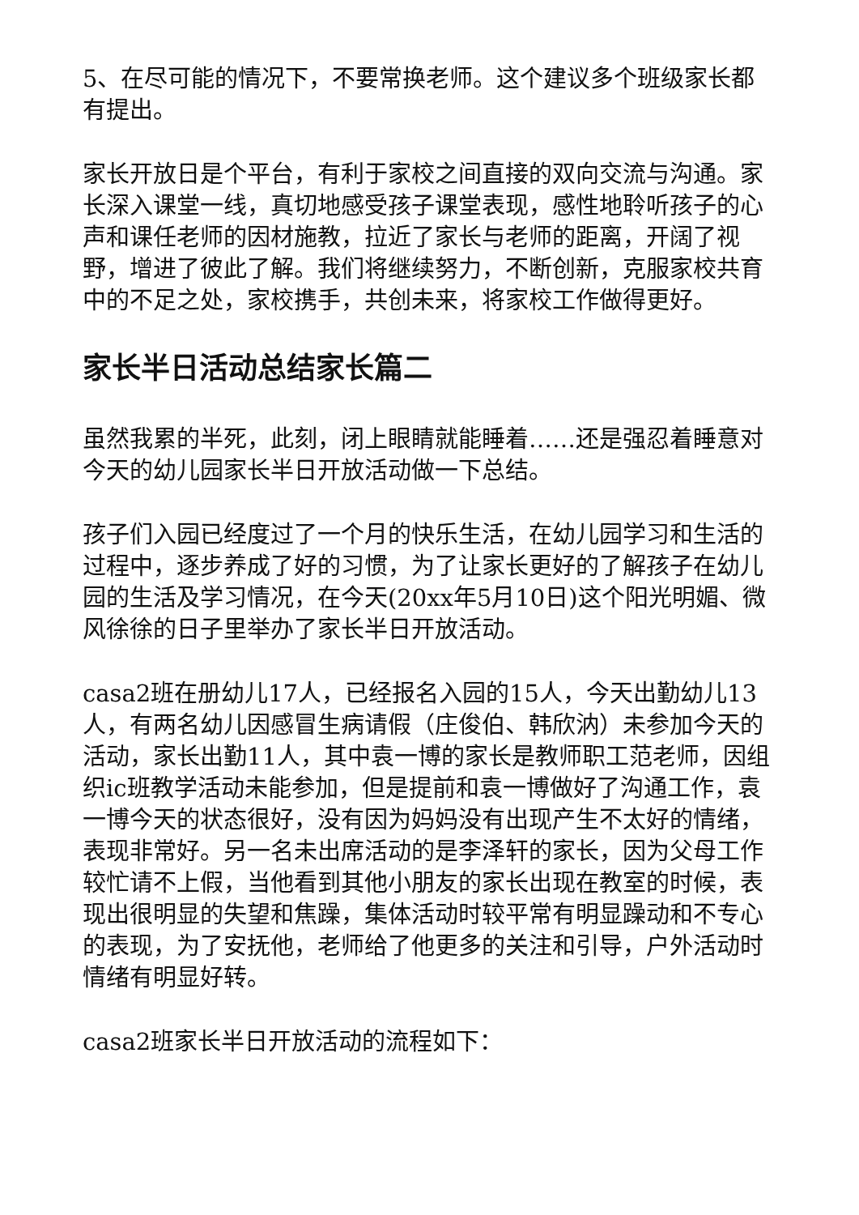5、在尽可能的情况下，不要常换老师。这个建议多个班级家长都有提出。
家长开放日是个平台，有利于家校之间直接的双向交流与沟通。家长深入课堂一线，真切地感受孩子课堂表现，感性地聆听孩子的心声和课任老师的因材施教，拉近了家长与老师的距离，开阔了视野，增进了彼此了解。我们将继续努力，不断创新，克服家校共育中的不足之处，家校携手，共创未来，将家校工作做得更好。
家长半日活动总结家长篇二
虽然我累的半死，此刻，闭上眼睛就能睡着……还是强忍着睡意对今天的幼儿园家长半日开放活动做一下总结。
孩子们入园已经度过了一个月的快乐生活，在幼儿园学习和生活的过程中，逐步养成了好的习惯，为了让家长更好的了解孩子在幼儿园的生活及学习情况，在今天(20xx年5月10日)这个阳光明媚、微风徐徐的日子里举办了家长半日开放活动。
casa2班在册幼儿17人，已经报名入园的15人，今天出勤幼儿13人，有两名幼儿因感冒生病请假（庄俊伯、韩欣汭）未参加今天的活动，家长出勤11人，其中袁一博的家长是教师职工范老师，因组织ic班教学活动未能参加，但是提前和袁一博做好了沟通工作，袁一博今天的状态很好，没有因为妈妈没有出现产生不太好的情绪，表现非常好。另一名未出席活动的是李泽轩的家长，因为父母工作较忙请不上假，当他看到其他小朋友的家长出现在教室的时候，表现出很明显的失望和焦躁，集体活动时较平常有明显躁动和不专心的表现，为了安抚他，老师给了他更多的关注和引导，户外活动时情绪有明显好转。
casa2班家长半日开放活动的流程如下：